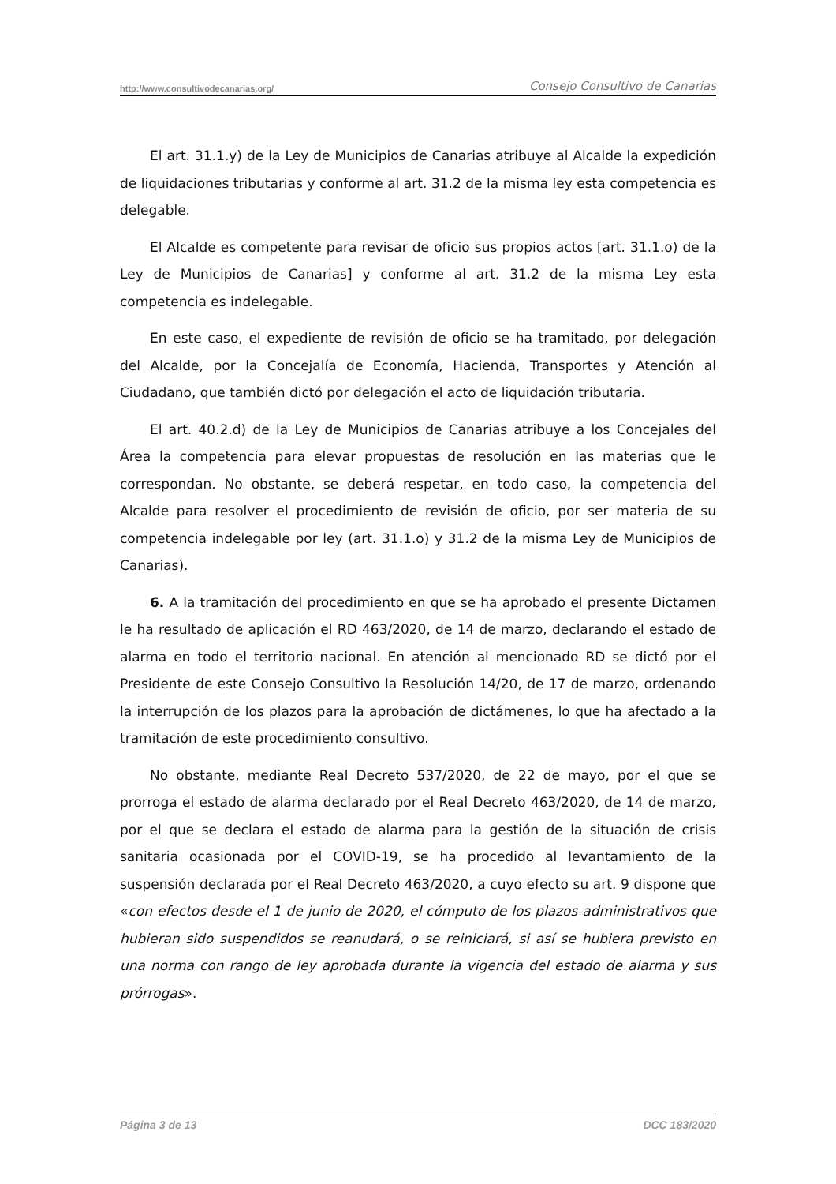http://www.consultivodecanarias.org/ Consejo Consultivo de Canarias
El art. 31.1.y) de la Ley de Municipios de Canarias atribuye al Alcalde la expedición de liquidaciones tributarias y conforme al art. 31.2 de la misma ley esta competencia es delegable.
El Alcalde es competente para revisar de oficio sus propios actos [art. 31.1.o) de la Ley de Municipios de Canarias] y conforme al art. 31.2 de la misma Ley esta competencia es indelegable.
En este caso, el expediente de revisión de oficio se ha tramitado, por delegación del Alcalde, por la Concejalía de Economía, Hacienda, Transportes y Atención al Ciudadano, que también dictó por delegación el acto de liquidación tributaria.
El art. 40.2.d) de la Ley de Municipios de Canarias atribuye a los Concejales del Área la competencia para elevar propuestas de resolución en las materias que le correspondan. No obstante, se deberá respetar, en todo caso, la competencia del Alcalde para resolver el procedimiento de revisión de oficio, por ser materia de su competencia indelegable por ley (art. 31.1.o) y 31.2 de la misma Ley de Municipios de Canarias).
6. A la tramitación del procedimiento en que se ha aprobado el presente Dictamen le ha resultado de aplicación el RD 463/2020, de 14 de marzo, declarando el estado de alarma en todo el territorio nacional. En atención al mencionado RD se dictó por el Presidente de este Consejo Consultivo la Resolución 14/20, de 17 de marzo, ordenando la interrupción de los plazos para la aprobación de dictámenes, lo que ha afectado a la tramitación de este procedimiento consultivo.
No obstante, mediante Real Decreto 537/2020, de 22 de mayo, por el que se prorroga el estado de alarma declarado por el Real Decreto 463/2020, de 14 de marzo, por el que se declara el estado de alarma para la gestión de la situación de crisis sanitaria ocasionada por el COVID-19, se ha procedido al levantamiento de la suspensión declarada por el Real Decreto 463/2020, a cuyo efecto su art. 9 dispone que «con efectos desde el 1 de junio de 2020, el cómputo de los plazos administrativos que hubieran sido suspendidos se reanudará, o se reiniciará, si así se hubiera previsto en una norma con rango de ley aprobada durante la vigencia del estado de alarma y sus prórrogas».
Página 3 de 13 DCC 183/2020